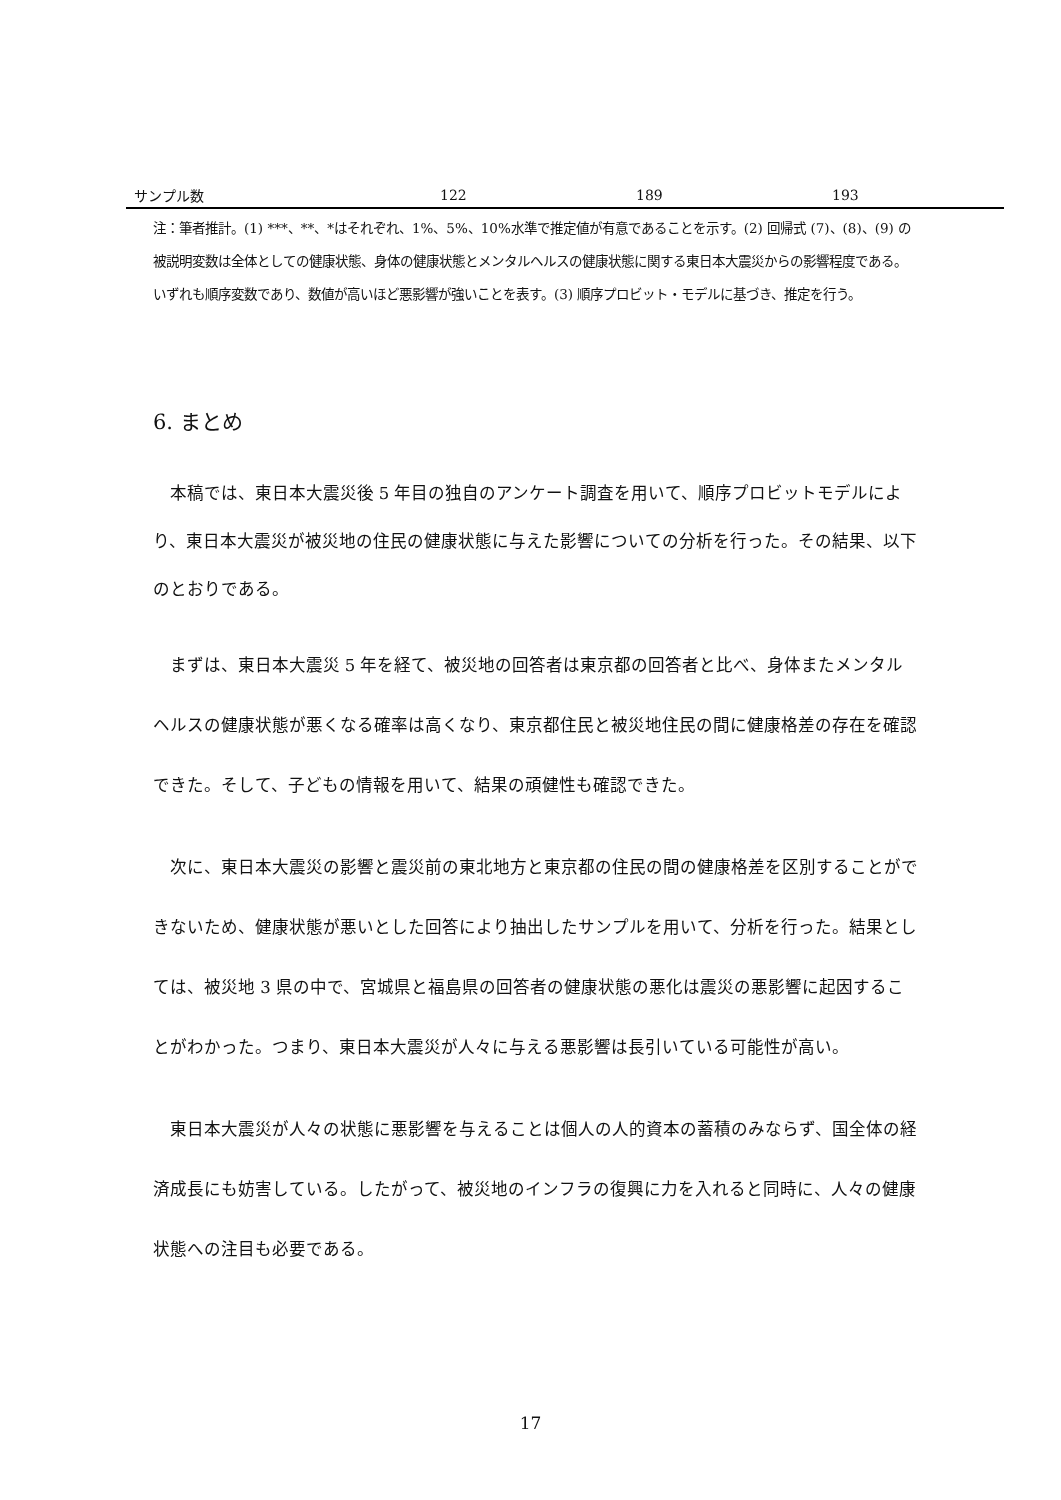| サンプル数 | 122 | 189 | 193 |
注：筆者推計。(1) ***、**、*はそれぞれ、1%、5%、10%水準で推定値が有意であることを示す。(2) 回帰式 (7)、(8)、(9) の被説明変数は全体としての健康状態、身体の健康状態とメンタルヘルスの健康状態に関する東日本大震災からの影響程度である。いずれも順序変数であり、数値が高いほど悪影響が強いことを表す。(3) 順序プロビット・モデルに基づき、推定を行う。
6. まとめ
本稿では、東日本大震災後 5 年目の独自のアンケート調査を用いて、順序プロビットモデルにより、東日本大震災が被災地の住民の健康状態に与えた影響についての分析を行った。その結果、以下のとおりである。
まずは、東日本大震災 5 年を経て、被災地の回答者は東京都の回答者と比べ、身体またメンタルヘルスの健康状態が悪くなる確率は高くなり、東京都住民と被災地住民の間に健康格差の存在を確認できた。そして、子どもの情報を用いて、結果の頑健性も確認できた。
次に、東日本大震災の影響と震災前の東北地方と東京都の住民の間の健康格差を区別することができないため、健康状態が悪いとした回答により抽出したサンプルを用いて、分析を行った。結果としては、被災地 3 県の中で、宮城県と福島県の回答者の健康状態の悪化は震災の悪影響に起因することがわかった。つまり、東日本大震災が人々に与える悪影響は長引いている可能性が高い。
東日本大震災が人々の状態に悪影響を与えることは個人の人的資本の蓄積のみならず、国全体の経済成長にも妨害している。したがって、被災地のインフラの復興に力を入れると同時に、人々の健康状態への注目も必要である。
17